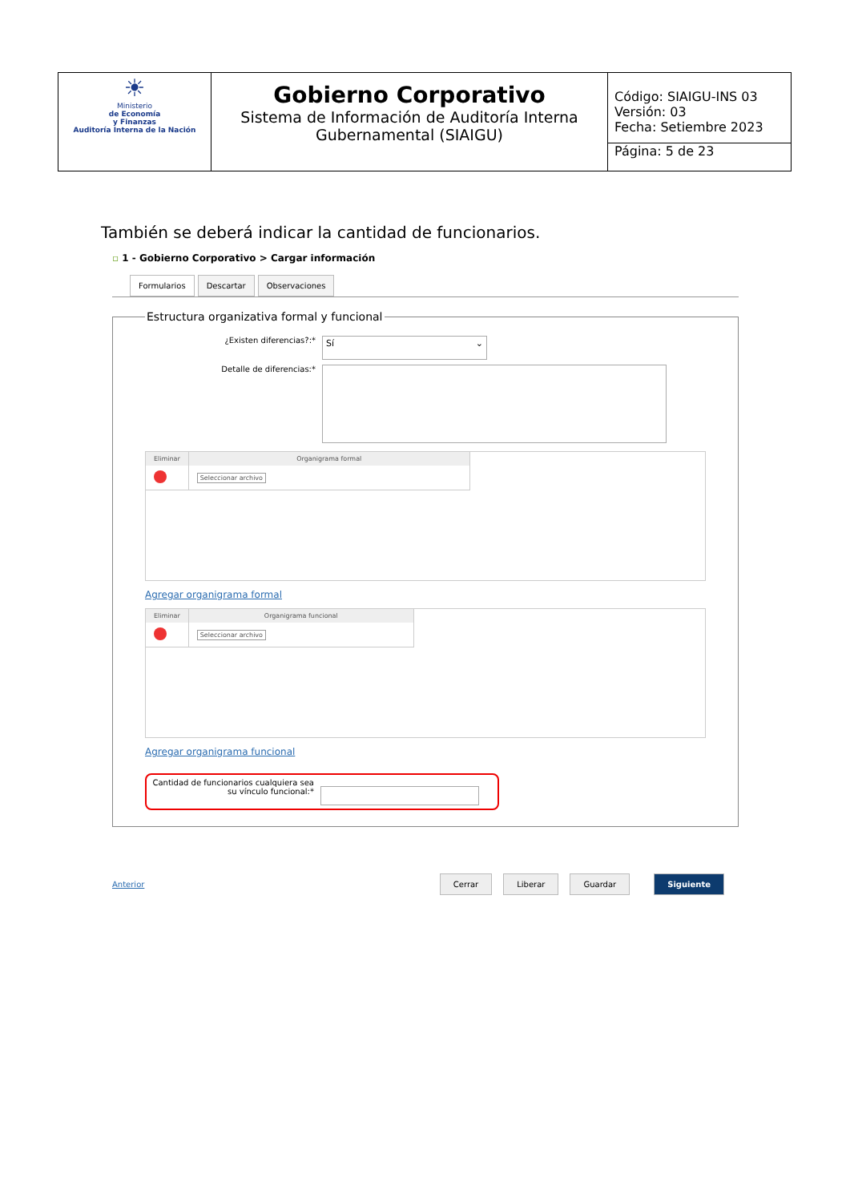| ☀ Ministerio de Economía y Finanzas Auditoría Interna de la Nación | Gobierno Corporativo Sistema de Información de Auditoría Interna Gubernamental (SIAIGU) | Código: SIAIGU-INS 03 Versión: 03 Fecha: Setiembre 2023 Página: 5 de 23 |
También se deberá indicar la cantidad de funcionarios.
▫ 1 - Gobierno Corporativo > Cargar información
Formularios Descartar Observaciones
Estructura organizativa formal y funcional
¿Existen diferencias?:*
Sí ⌄
Detalle de diferencias:*
| Eliminar | Organigrama formal |
| --- | --- |
| | Seleccionar archivo |
Agregar organigrama formal
| Eliminar | Organigrama funcional |
| --- | --- |
| | Seleccionar archivo |
Agregar organigrama funcional
Cantidad de funcionarios cualquiera sea su vínculo funcional:*
Anterior Cerrar Liberar Guardar Siguiente